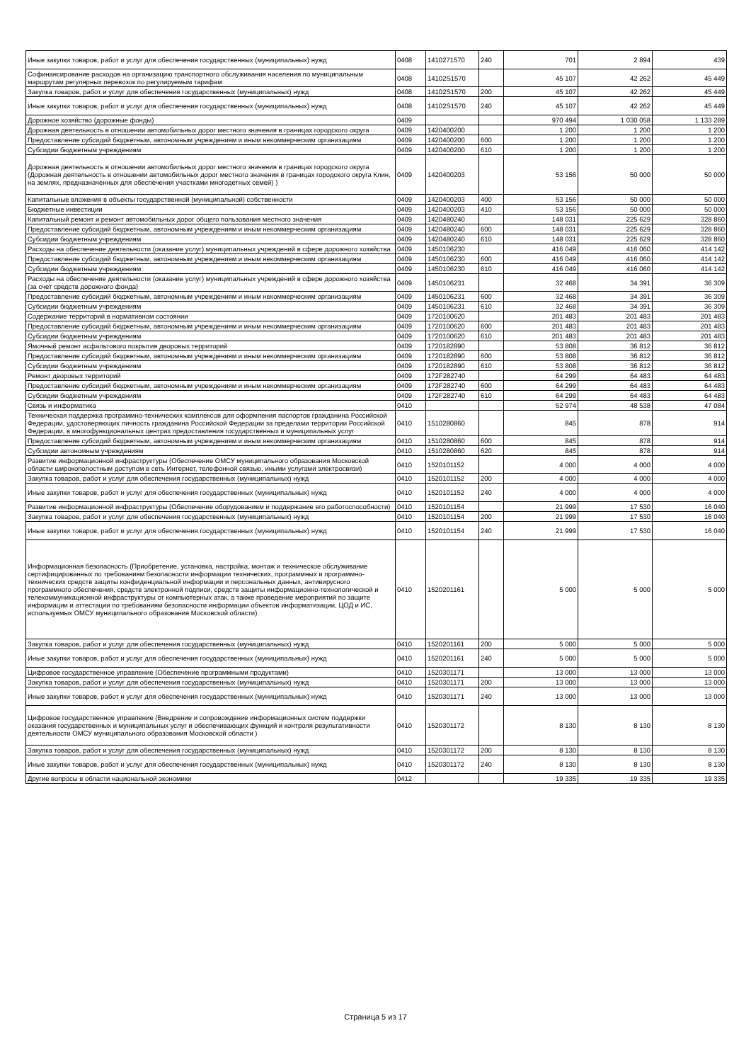| Иные закупки товаров, работ и услуг для обеспечения государственных (муниципальных) нужд | 0408 | 1410271570 | 240 | 701 | 2 894 | 439 |
| Софинансирование расходов на организацию транспортного обслуживания населения по муниципальным маршрутам регулярных перевозок по регулируемым тарифам | 0408 | 14102S1570 | | 45 107 | 42 262 | 45 449 |
| Закупка товаров, работ и услуг для обеспечения государственных (муниципальных) нужд | 0408 | 14102S1570 | 200 | 45 107 | 42 262 | 45 449 |
| Иные закупки товаров, работ и услуг для обеспечения государственных (муниципальных) нужд | 0408 | 14102S1570 | 240 | 45 107 | 42 262 | 45 449 |
| Дорожное хозяйство (дорожные фонды) | 0409 | | | 970 494 | 1 030 058 | 1 133 289 |
| Дорожная деятельность в отношении автомобильных дорог местного значения в границах городского округа | 0409 | 1420400200 | | 1 200 | 1 200 | 1 200 |
| Предоставление субсидий бюджетным, автономным учреждениям и иным некоммерческим организациям | 0409 | 1420400200 | 600 | 1 200 | 1 200 | 1 200 |
| Субсидии бюджетным учреждениям | 0409 | 1420400200 | 610 | 1 200 | 1 200 | 1 200 |
| Дорожная деятельность в отношении автомобильных дорог местного значения в границах городского округа (Дорожная деятельность в отношении автомобильных дорог местного значения в границах городского округа Клин, на землях, предназначенных для обеспечения участками многодетных семей) ) | 0409 | 1420400203 | | 53 156 | 50 000 | 50 000 |
| Капитальные вложения в объекты государственной (муниципальной) собственности | 0409 | 1420400203 | 400 | 53 156 | 50 000 | 50 000 |
| Бюджетные инвестиции | 0409 | 1420400203 | 410 | 53 156 | 50 000 | 50 000 |
| Капитальный ремонт и ремонт автомобильных дорог общего пользования местного значения | 0409 | 1420480240 | | 148 031 | 225 629 | 328 860 |
| Предоставление субсидий бюджетным, автономным учреждениям и иным некоммерческим организациям | 0409 | 1420480240 | 600 | 148 031 | 225 629 | 328 860 |
| Субсидии бюджетным учреждениям | 0409 | 1420480240 | 610 | 148 031 | 225 629 | 328 860 |
| Расходы на обеспечение деятельности (оказание услуг) муниципальных учреждений в сфере дорожного хозяйства | 0409 | 1450106230 | | 416 049 | 416 060 | 414 142 |
| Предоставление субсидий бюджетным, автономным учреждениям и иным некоммерческим организациям | 0409 | 1450106230 | 600 | 416 049 | 416 060 | 414 142 |
| Субсидии бюджетным учреждениям | 0409 | 1450106230 | 610 | 416 049 | 416 060 | 414 142 |
| Расходы на обеспечение деятельности (оказание услуг) муниципальных учреждений в сфере дорожного хозяйства (за счет средств дорожного фонда) | 0409 | 1450106231 | | 32 468 | 34 391 | 36 309 |
| Предоставление субсидий бюджетным, автономным учреждениям и иным некоммерческим организациям | 0409 | 1450106231 | 600 | 32 468 | 34 391 | 36 309 |
| Субсидии бюджетным учреждениям | 0409 | 1450106231 | 610 | 32 468 | 34 391 | 36 309 |
| Содержание территорий в нормативном состоянии | 0409 | 1720100620 | | 201 483 | 201 483 | 201 483 |
| Предоставление субсидий бюджетным, автономным учреждениям и иным некоммерческим организациям | 0409 | 1720100620 | 600 | 201 483 | 201 483 | 201 483 |
| Субсидии бюджетным учреждениям | 0409 | 1720100620 | 610 | 201 483 | 201 483 | 201 483 |
| Ямочный ремонт асфальтового покрытия дворовых территорий | 0409 | 1720182890 | | 53 808 | 36 812 | 36 812 |
| Предоставление субсидий бюджетным, автономным учреждениям и иным некоммерческим организациям | 0409 | 1720182890 | 600 | 53 808 | 36 812 | 36 812 |
| Субсидии бюджетным учреждениям | 0409 | 1720182890 | 610 | 53 808 | 36 812 | 36 812 |
| Ремонт дворовых территорий | 0409 | 172F282740 | | 64 299 | 64 483 | 64 483 |
| Предоставление субсидий бюджетным, автономным учреждениям и иным некоммерческим организациям | 0409 | 172F282740 | 600 | 64 299 | 64 483 | 64 483 |
| Субсидии бюджетным учреждениям | 0409 | 172F282740 | 610 | 64 299 | 64 483 | 64 483 |
| Связь и информатика | 0410 | | | 52 974 | 48 538 | 47 084 |
| Техническая поддержка программно-технических комплексов для оформления паспортов гражданина Российской Федерации, удостоверяющих личность гражданина Российской Федерации за пределами территории Российской Федерации, в многофункциональных центрах предоставления государственных и муниципальных услуг | 0410 | 1510280860 | | 845 | 878 | 914 |
| Предоставление субсидий бюджетным, автономным учреждениям и иным некоммерческим организациям | 0410 | 1510280860 | 600 | 845 | 878 | 914 |
| Субсидии автономным учреждениям | 0410 | 1510280860 | 620 | 845 | 878 | 914 |
| Развитие информационной инфраструктуры (Обеспечение ОМСУ муниципального образования Московской области широкополостным доступом в сеть Интернет, телефонной связью, иными услугами электросвязи) | 0410 | 1520101152 | | 4 000 | 4 000 | 4 000 |
| Закупка товаров, работ и услуг для обеспечения государственных (муниципальных) нужд | 0410 | 1520101152 | 200 | 4 000 | 4 000 | 4 000 |
| Иные закупки товаров, работ и услуг для обеспечения государственных (муниципальных) нужд | 0410 | 1520101152 | 240 | 4 000 | 4 000 | 4 000 |
| Развитие информационной инфраструктуры (Обеспечение оборудованием и поддержание его работоспособности) | 0410 | 1520101154 | | 21 999 | 17 530 | 16 040 |
| Закупка товаров, работ и услуг для обеспечения государственных (муниципальных) нужд | 0410 | 1520101154 | 200 | 21 999 | 17 530 | 16 040 |
| Иные закупки товаров, работ и услуг для обеспечения государственных (муниципальных) нужд | 0410 | 1520101154 | 240 | 21 999 | 17 530 | 16 040 |
| Информационная безопасность (Приобретение, установка, настройка, монтаж и техническое обслуживание сертифицированных по требованиям безопасности информации технических, программных и программно-технических средств защиты конфиденциальной информации и персональных данных, антивирусного программного обеспечения, средств электронной подписи, средств защиты информационно-технологической и телекоммуникационной инфраструктуры от компьютерных атак, а также проведение мероприятий по защите информации и аттестации по требованиям безопасности информации объектов информатизации, ЦОД и ИС, используемых ОМСУ муниципального образования Московской области) | 0410 | 1520201161 | | 5 000 | 5 000 | 5 000 |
| Закупка товаров, работ и услуг для обеспечения государственных (муниципальных) нужд | 0410 | 1520201161 | 200 | 5 000 | 5 000 | 5 000 |
| Иные закупки товаров, работ и услуг для обеспечения государственных (муниципальных) нужд | 0410 | 1520201161 | 240 | 5 000 | 5 000 | 5 000 |
| Цифровое государственное управление (Обеспечение программными продуктами) | 0410 | 1520301171 | | 13 000 | 13 000 | 13 000 |
| Закупка товаров, работ и услуг для обеспечения государственных (муниципальных) нужд | 0410 | 1520301171 | 200 | 13 000 | 13 000 | 13 000 |
| Иные закупки товаров, работ и услуг для обеспечения государственных (муниципальных) нужд | 0410 | 1520301171 | 240 | 13 000 | 13 000 | 13 000 |
| Цифровое государственное управление (Внедрение и сопровождение информационных систем поддержки оказания государственных и муниципальных услуг и обеспечивающих функций и контроля результативности деятельности ОМСУ муниципального образования Московской области ) | 0410 | 1520301172 | | 8 130 | 8 130 | 8 130 |
| Закупка товаров, работ и услуг для обеспечения государственных (муниципальных) нужд | 0410 | 1520301172 | 200 | 8 130 | 8 130 | 8 130 |
| Иные закупки товаров, работ и услуг для обеспечения государственных (муниципальных) нужд | 0410 | 1520301172 | 240 | 8 130 | 8 130 | 8 130 |
| Другие вопросы в области национальной экономики | 0412 | | | 19 335 | 19 335 | 19 335 |
Страница 5 из 17